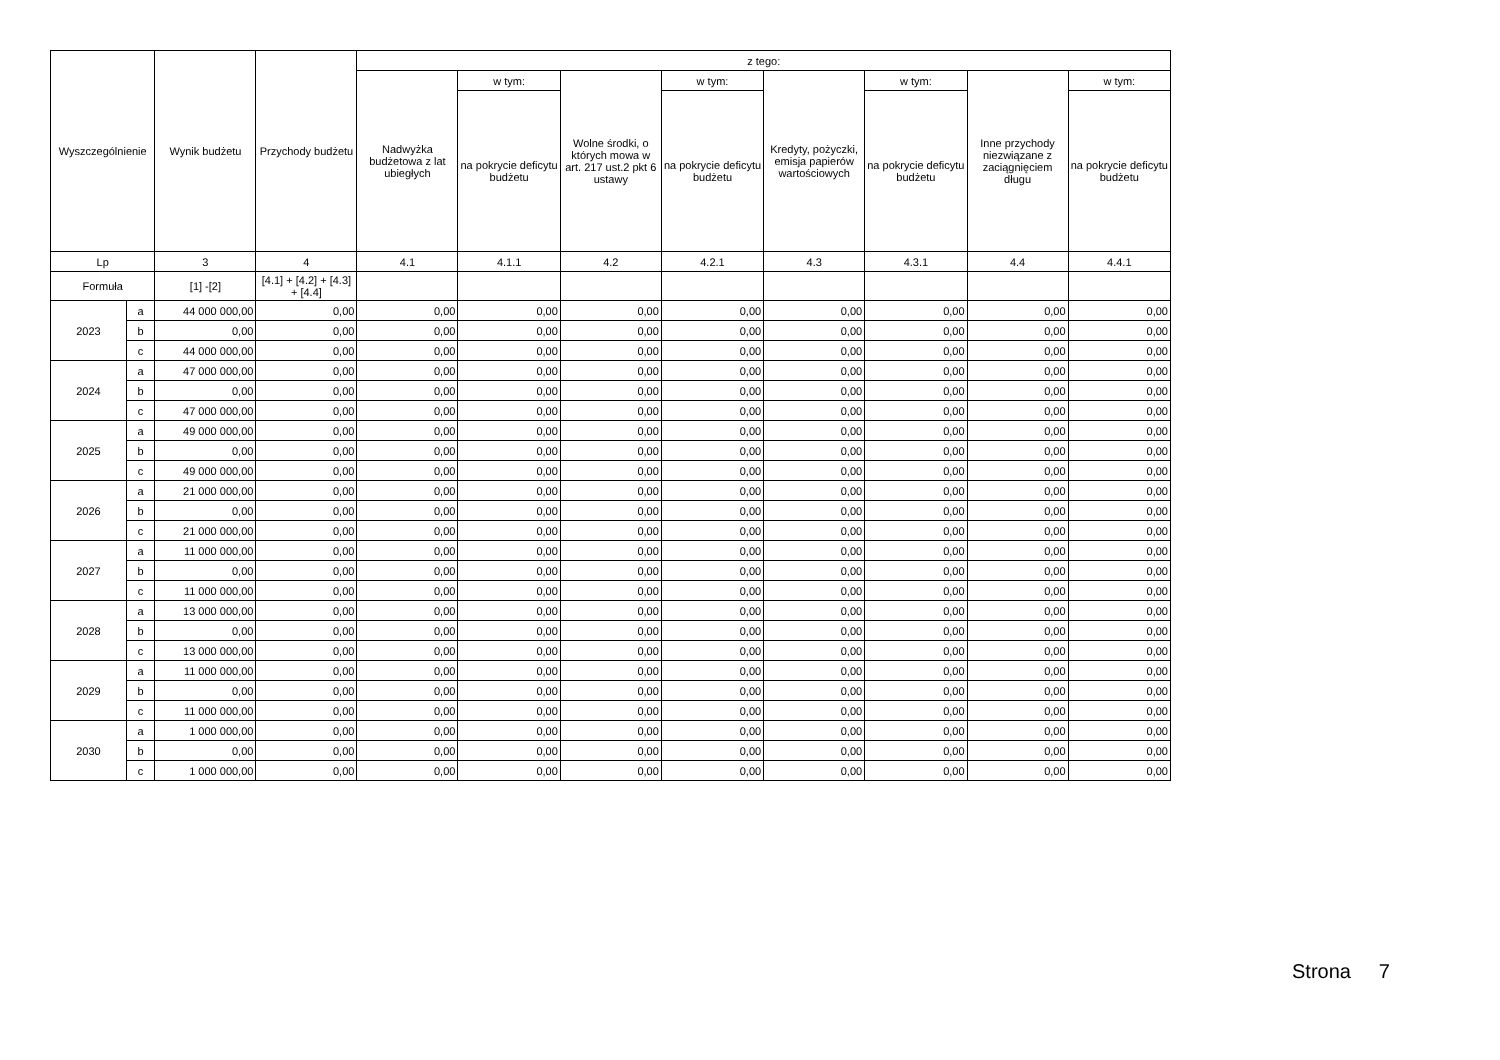| Wyszczególnienie | | Wynik budżetu | Przychody budżetu | z tego: | | | | | | | |
| --- | --- | --- | --- | --- | --- | --- | --- | --- | --- | --- | --- |
| | | | | Nadwyżka budżetowa z lat ubiegłych | w tym: | Wolne środki, o których mowa w art. 217 ust.2 pkt 6 ustawy | w tym: | Kredyty, pożyczki, emisja papierów wartościowych | w tym: | Inne przychody niezwiązane z zaciągnięciem długu | w tym: |
| | | | | | na pokrycie deficytu budżetu | | na pokrycie deficytu budżetu | | na pokrycie deficytu budżetu | | na pokrycie deficytu budżetu |
| Lp | | 3 | 4 | 4.1 | 4.1.1 | 4.2 | 4.2.1 | 4.3 | 4.3.1 | 4.4 | 4.4.1 |
| Formuła | | [1] -[2] | [4.1] + [4.2] + [4.3] + [4.4] | | | | | | | | |
| 2023 | a | 44 000 000,00 | 0,00 | 0,00 | 0,00 | 0,00 | 0,00 | 0,00 | 0,00 | 0,00 | 0,00 |
| | b | 0,00 | 0,00 | 0,00 | 0,00 | 0,00 | 0,00 | 0,00 | 0,00 | 0,00 | 0,00 |
| | c | 44 000 000,00 | 0,00 | 0,00 | 0,00 | 0,00 | 0,00 | 0,00 | 0,00 | 0,00 | 0,00 |
| 2024 | a | 47 000 000,00 | 0,00 | 0,00 | 0,00 | 0,00 | 0,00 | 0,00 | 0,00 | 0,00 | 0,00 |
| | b | 0,00 | 0,00 | 0,00 | 0,00 | 0,00 | 0,00 | 0,00 | 0,00 | 0,00 | 0,00 |
| | c | 47 000 000,00 | 0,00 | 0,00 | 0,00 | 0,00 | 0,00 | 0,00 | 0,00 | 0,00 | 0,00 |
| 2025 | a | 49 000 000,00 | 0,00 | 0,00 | 0,00 | 0,00 | 0,00 | 0,00 | 0,00 | 0,00 | 0,00 |
| | b | 0,00 | 0,00 | 0,00 | 0,00 | 0,00 | 0,00 | 0,00 | 0,00 | 0,00 | 0,00 |
| | c | 49 000 000,00 | 0,00 | 0,00 | 0,00 | 0,00 | 0,00 | 0,00 | 0,00 | 0,00 | 0,00 |
| 2026 | a | 21 000 000,00 | 0,00 | 0,00 | 0,00 | 0,00 | 0,00 | 0,00 | 0,00 | 0,00 | 0,00 |
| | b | 0,00 | 0,00 | 0,00 | 0,00 | 0,00 | 0,00 | 0,00 | 0,00 | 0,00 | 0,00 |
| | c | 21 000 000,00 | 0,00 | 0,00 | 0,00 | 0,00 | 0,00 | 0,00 | 0,00 | 0,00 | 0,00 |
| 2027 | a | 11 000 000,00 | 0,00 | 0,00 | 0,00 | 0,00 | 0,00 | 0,00 | 0,00 | 0,00 | 0,00 |
| | b | 0,00 | 0,00 | 0,00 | 0,00 | 0,00 | 0,00 | 0,00 | 0,00 | 0,00 | 0,00 |
| | c | 11 000 000,00 | 0,00 | 0,00 | 0,00 | 0,00 | 0,00 | 0,00 | 0,00 | 0,00 | 0,00 |
| 2028 | a | 13 000 000,00 | 0,00 | 0,00 | 0,00 | 0,00 | 0,00 | 0,00 | 0,00 | 0,00 | 0,00 |
| | b | 0,00 | 0,00 | 0,00 | 0,00 | 0,00 | 0,00 | 0,00 | 0,00 | 0,00 | 0,00 |
| | c | 13 000 000,00 | 0,00 | 0,00 | 0,00 | 0,00 | 0,00 | 0,00 | 0,00 | 0,00 | 0,00 |
| 2029 | a | 11 000 000,00 | 0,00 | 0,00 | 0,00 | 0,00 | 0,00 | 0,00 | 0,00 | 0,00 | 0,00 |
| | b | 0,00 | 0,00 | 0,00 | 0,00 | 0,00 | 0,00 | 0,00 | 0,00 | 0,00 | 0,00 |
| | c | 11 000 000,00 | 0,00 | 0,00 | 0,00 | 0,00 | 0,00 | 0,00 | 0,00 | 0,00 | 0,00 |
| 2030 | a | 1 000 000,00 | 0,00 | 0,00 | 0,00 | 0,00 | 0,00 | 0,00 | 0,00 | 0,00 | 0,00 |
| | b | 0,00 | 0,00 | 0,00 | 0,00 | 0,00 | 0,00 | 0,00 | 0,00 | 0,00 | 0,00 |
| | c | 1 000 000,00 | 0,00 | 0,00 | 0,00 | 0,00 | 0,00 | 0,00 | 0,00 | 0,00 | 0,00 |
Strona 7